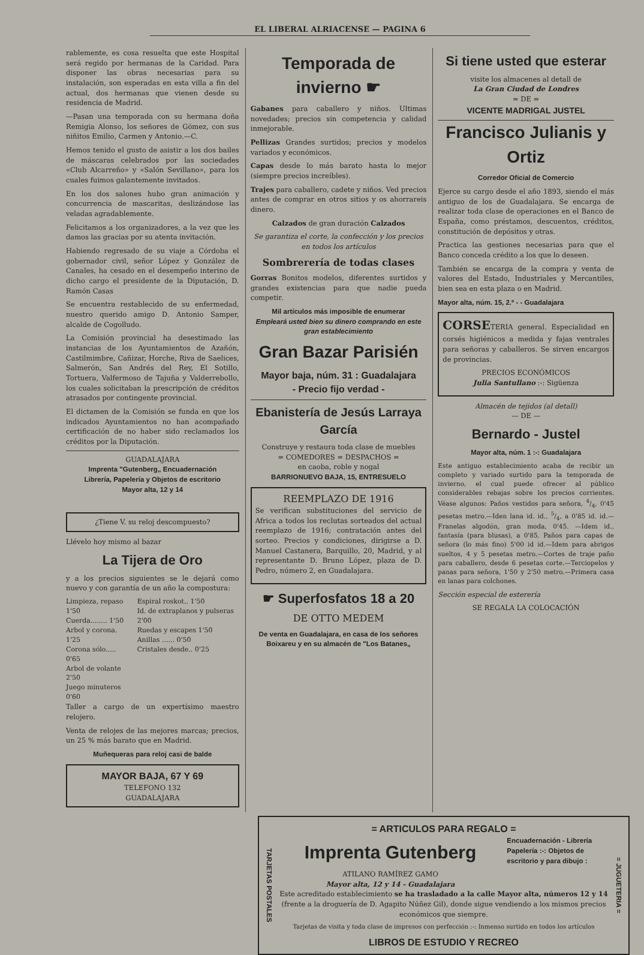EL LIBERAL ALRIACENSE — PAGINA 6
rablemente, es cosa resuelta que este Hospital será regido por hermanas de la Caridad. Para disponer las obras necesarias para su instalación, son esperadas en esta villa a fin del actual, dos hermanas que vienen desde su residencia de Madrid.
—Pasan una temporada con su hermana doña Remigia Alonso, los señores de Gómez, con sus niñitos Emilio, Carmen y Antonio.—C.
Hemos tenido el gusto de asistir a los dos bailes de máscaras celebrados por las sociedades «Club Alcarreño» y «Salón Sevillano», para los cuales fuimos galantemente invitados.
En los dos salones hubo gran animación y concurrencia de mascaritas, deslizándose las veladas agradablemente.
Felicitamos a los organizadores, a la vez que les damos las gracias por su atenta invitación.
Habiendo regresado de su viaje a Córdoba el gobernador civil, señor López y González de Canales, ha cesado en el desempeño interino de dicho cargo el presidente de la Diputación, D. Ramón Casas
Se encuentra restablecido de su enfermedad, nuestro querido amigo D. Antonio Samper, alcalde de Cogolludo.
La Comisión provincial ha desestimado las instancias de los Ayuntamientos de Azañón, Castilmimbre, Cañizar, Horche, Riva de Saelices, Salmerón, San Andrés del Rey, El Sotillo, Tortuera, Valfermoso de Tajuña y Valderrebollo, los cuales solicitaban la prescripción de créditos atrasados por contingente provincial.
El dictamen de la Comisión se funda en que los indicados Ayuntamientos no han acompañado certificación de no haber sido reclamados los créditos por la Diputación.
GUADALAJARA
Imprenta "Gutenberg„ Encuadernación
Librería, Papelería y Objetos de escritorio
Mayor alta, 12 y 14
¿Tiene V. su reloj descompuesto?
Llévelo hoy mismo al bazar
La Tijera de Oro
y a los precios siguientes se le dejará como nuevo y con garantía de un año la compostura:
Limpieza, repaso 1'50
Cuerda........ 1'50
Arbol y corona. 1'25
Corona sólo..... 0'65
Arbol de volante 2'50
Juego minuteros 0'60
Espiral roskot.. 1'50
Id. de extraplanos y pulseras 2'00
Ruedas y escapes 1'50
Anillas ...... 0'50
Cristales desde.. 0'25
Taller a cargo de un expertísimo maestro relojero.
Venta de relojes de las mejores marcas; precios, un 25 % más barato que en Madrid.
Muñequeras para reloj casi de balde
MAYOR BAJA, 67 Y 69
TELEFONO 132
GUADALAJARA
Temporada de invierno ☛
Gabanes para caballero y niños. Ultimas novedades; precios sin competencia y calidad inmejorable.
Pellizas Grandes surtidos; precios y modelos variados y económicos.
Capas desde lo más barato hasta lo mejor (siempre precios increíbles).
Trajes para caballero, cadete y niños. Ved precios antes de comprar en otros sitios y os ahorrareis dinero.
Calzados de gran duración Calzados
Se garantiza el corte, la confección y los precios en todos los artículos
Sombrerería de todas clases
Gorras Bonitos modelos, diferentes surtidos y grandes existencias para que nadie pueda competir.
Mil artículos más imposible de enumerar
Empleará usted bien su dinero comprando en este gran establecimiento
Gran Bazar Parisién
Mayor baja, núm. 31 : Guadalajara
- Precio fijo verdad -
Ebanistería de Jesús Larraya García
Construye y restaura toda clase de muebles
= COMEDORES = DESPACHOS =
en caoba, roble y nogal
BARRIONUEVO BAJA, 15, ENTRESUELO
REEMPLAZO DE 1916
Se verifican substituciones del servicio de Africa a todos los reclutas sorteados del actual reemplazo de 1916; contratación antes del sorteo. Precios y condiciones, dirigirse a D. Manuel Castanera, Barquillo, 20, Madrid, y al representante D. Bruno López, plaza de D. Pedro, número 2, en Guadalajara.
☛ Superfosfatos 18 a 20
DE OTTO MEDEM
De venta en Guadalajara, en casa de los señores Boixareu y en su almacén de "Los Batanes„
Si tiene usted que esterar
visite los almacenes al detall de
La Gran Ciudad de Londres
= DE =
VICENTE MADRIGAL JUSTEL
Francisco Julianis y Ortiz
Corredor Oficial de Comercio
Ejerce su cargo desde el año 1893, siendo el más antiguo de los de Guadalajara. Se encarga de realizar toda clase de operaciones en el Banco de España, como préstamos, descuentos, créditos, constitución de depósitos y otras.
Practica las gestiones necesarias para que el Banco conceda crédito a los que lo deseen.
También se encarga de la compra y venta de valores del Estado, Industriales y Mercantiles, bien sea en esta plaza o en Madrid.
Mayor alta, núm. 15, 2.º - - Guadalajara
CORSETERIA general. Especialidad en corsés higiénicos a medida y fajas ventrales para señoras y caballeros. Se sirven encargos de provincias.
PRECIOS ECONÓMICOS
Julia Santullano :-: Sigüenza
Almacén de tejidos (al detall)
— DE —
Bernardo - Justel
Mayor alta, núm. 1 :-: Guadalajara
Este antiguo establecimiento acaba de recibir un completo y variado surtido para la temporada de invierno, el cual puede ofrecer al público considerables rebajas sobre los precios corrientes. Véase algunos: Paños vestidos para señora, 4/4, 0'45 pesetas metro.—Iden lana id. id., 5/4, a 0'85 id. id.—Franelas algodón, gran moda, 0'45. —Idem id., fantasía (para blusas), a 0'85. Paños para capas de señora (lo más fino) 5'00 id id.—Idem para abrigos sueltos, 4 y 5 pesetas metro.—Cortes de traje paño para caballero, desde 6 pesetas corte.—Terciopelos y panas para señora, 1'50 y 2'50 metro.—Primera casa en lanas para colchones.
Sección especial de esterería
SE REGALA LA COLOCACIÓN
= ARTICULOS PARA REGALO =
TARJETAS POSTALES
Imprenta Gutenberg
ATILANO RAMÍREZ GAMO
Mayor alta, 12 y 14 - Guadalajara
Encuadernación - Librería Papelería :-: Objetos de escritorio y para dibujo :
Este acreditado establecimiento se ha trasladado a la calle Mayor alta, números 12 y 14 (frente a la droguería de D. Agapito Núñez Gil), donde sigue vendiendo a los mismos precios económicos que siempre.
Tarjetas de visita y toda clase de impresos con perfección :-: Inmenso surtido en todos los artículos
= JUGUETERIA =
LIBROS DE ESTUDIO Y RECREO